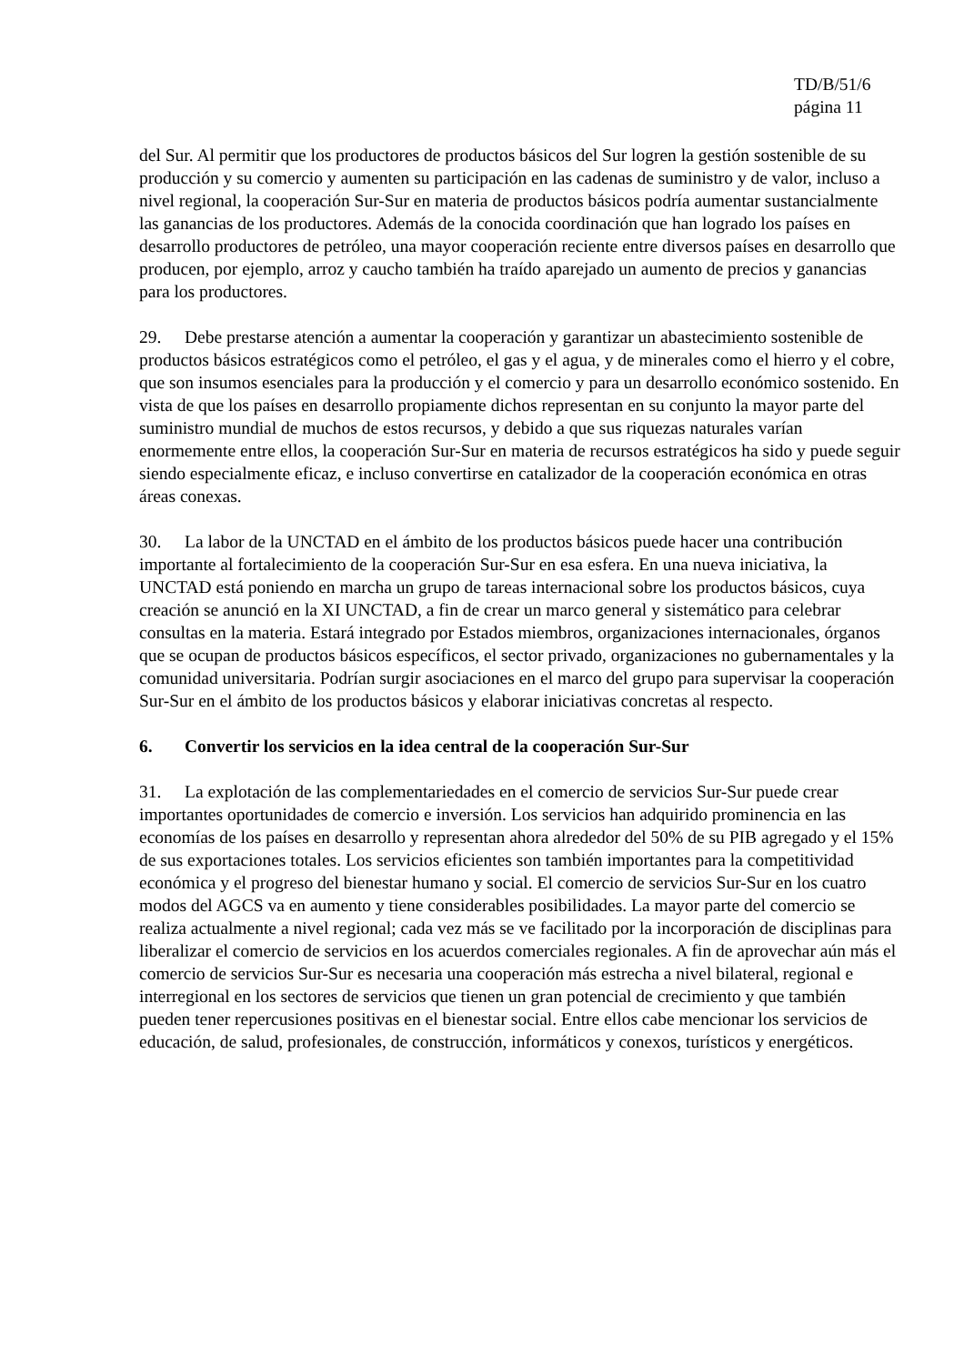TD/B/51/6
página 11
del Sur. Al permitir que los productores de productos básicos del Sur logren la gestión sostenible de su producción y su comercio y aumenten su participación en las cadenas de suministro y de valor, incluso a nivel regional, la cooperación Sur-Sur en materia de productos básicos podría aumentar sustancialmente las ganancias de los productores. Además de la conocida coordinación que han logrado los países en desarrollo productores de petróleo, una mayor cooperación reciente entre diversos países en desarrollo que producen, por ejemplo, arroz y caucho también ha traído aparejado un aumento de precios y ganancias para los productores.
29. Debe prestarse atención a aumentar la cooperación y garantizar un abastecimiento sostenible de productos básicos estratégicos como el petróleo, el gas y el agua, y de minerales como el hierro y el cobre, que son insumos esenciales para la producción y el comercio y para un desarrollo económico sostenido. En vista de que los países en desarrollo propiamente dichos representan en su conjunto la mayor parte del suministro mundial de muchos de estos recursos, y debido a que sus riquezas naturales varían enormemente entre ellos, la cooperación Sur-Sur en materia de recursos estratégicos ha sido y puede seguir siendo especialmente eficaz, e incluso convertirse en catalizador de la cooperación económica en otras áreas conexas.
30. La labor de la UNCTAD en el ámbito de los productos básicos puede hacer una contribución importante al fortalecimiento de la cooperación Sur-Sur en esa esfera. En una nueva iniciativa, la UNCTAD está poniendo en marcha un grupo de tareas internacional sobre los productos básicos, cuya creación se anunció en la XI UNCTAD, a fin de crear un marco general y sistemático para celebrar consultas en la materia. Estará integrado por Estados miembros, organizaciones internacionales, órganos que se ocupan de productos básicos específicos, el sector privado, organizaciones no gubernamentales y la comunidad universitaria. Podrían surgir asociaciones en el marco del grupo para supervisar la cooperación Sur-Sur en el ámbito de los productos básicos y elaborar iniciativas concretas al respecto.
6. Convertir los servicios en la idea central de la cooperación Sur-Sur
31. La explotación de las complementariedades en el comercio de servicios Sur-Sur puede crear importantes oportunidades de comercio e inversión. Los servicios han adquirido prominencia en las economías de los países en desarrollo y representan ahora alrededor del 50% de su PIB agregado y el 15% de sus exportaciones totales. Los servicios eficientes son también importantes para la competitividad económica y el progreso del bienestar humano y social. El comercio de servicios Sur-Sur en los cuatro modos del AGCS va en aumento y tiene considerables posibilidades. La mayor parte del comercio se realiza actualmente a nivel regional; cada vez más se ve facilitado por la incorporación de disciplinas para liberalizar el comercio de servicios en los acuerdos comerciales regionales. A fin de aprovechar aún más el comercio de servicios Sur-Sur es necesaria una cooperación más estrecha a nivel bilateral, regional e interregional en los sectores de servicios que tienen un gran potencial de crecimiento y que también pueden tener repercusiones positivas en el bienestar social. Entre ellos cabe mencionar los servicios de educación, de salud, profesionales, de construcción, informáticos y conexos, turísticos y energéticos.